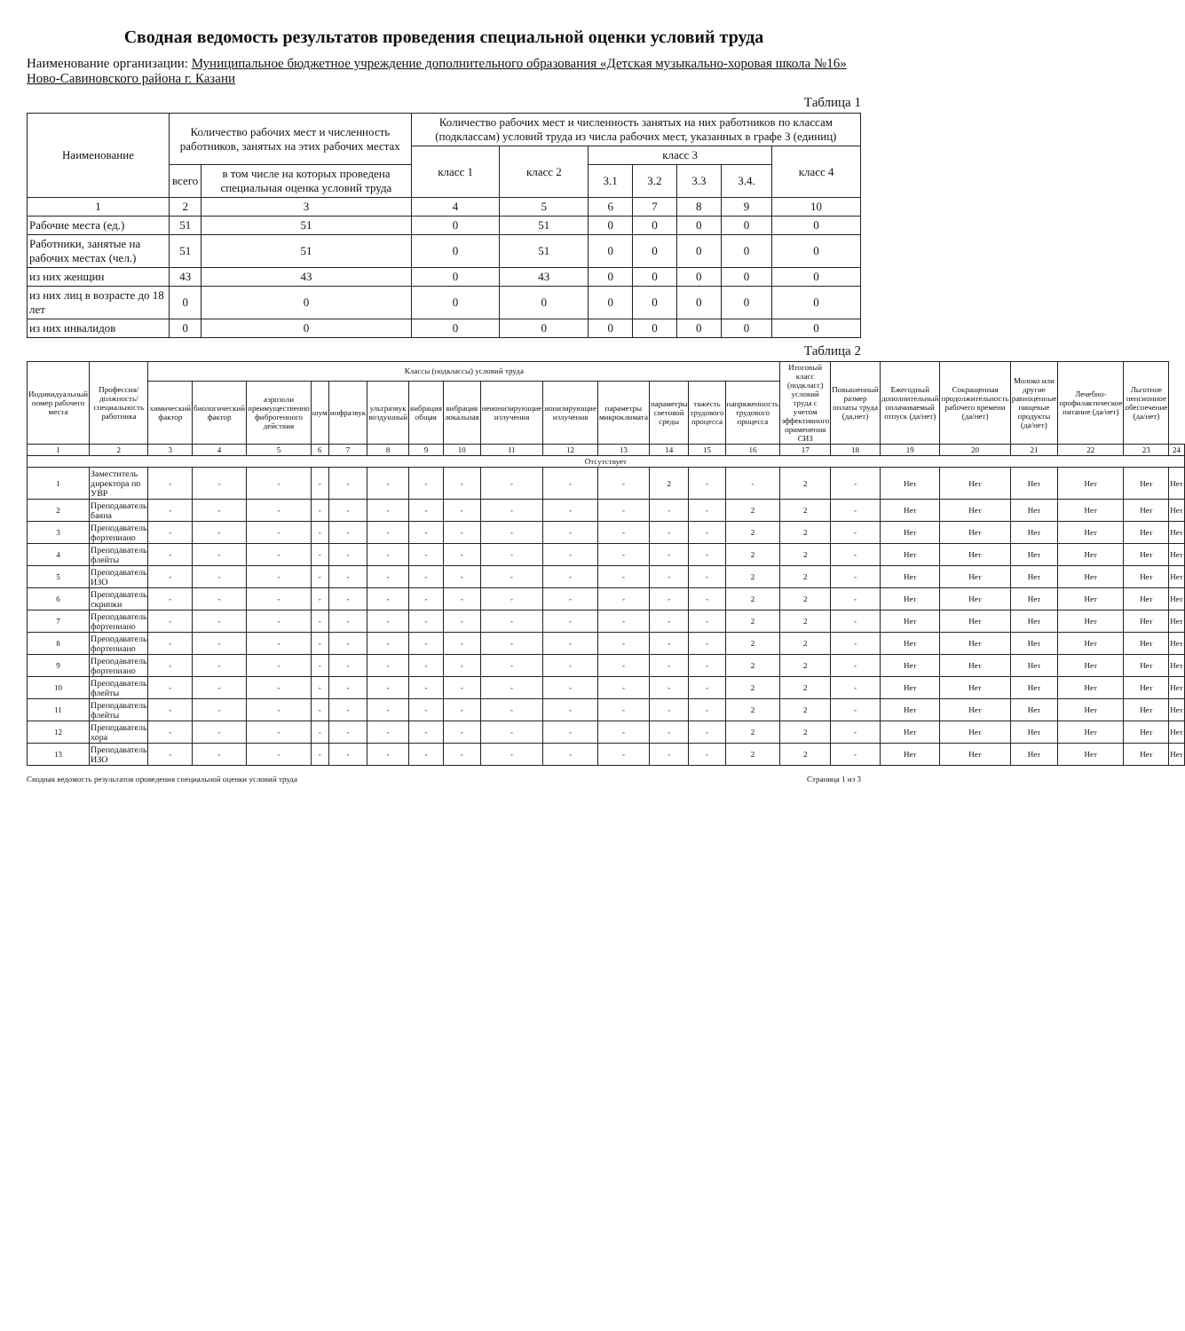Сводная ведомость результатов проведения специальной оценки условий труда
Наименование организации: Муниципальное бюджетное учреждение дополнительного образования «Детская музыкально-хоровая школа №16» Ново-Савиновского района г. Казани
Таблица 1
| Наименование | Количество рабочих мест и численность работников, занятых на этих рабочих местах | | Количество рабочих мест и численность занятых на них работников по классам (подклассам) условий труда из числа рабочих мест, указанных в графе 3 (единиц) | | | | | | |
| --- | --- | --- | --- | --- | --- | --- | --- | --- | --- |
| | | | класс 1 | класс 2 | класс 3 | | | | класс 4 |
| | всего | в том числе на которых проведена специальная оценка условий труда | | | 3.1 | 3.2 | 3.3 | 3.4. | |
| 1 | 2 | 3 | 4 | 5 | 6 | 7 | 8 | 9 | 10 |
| Рабочие места (ед.) | 51 | 51 | 0 | 51 | 0 | 0 | 0 | 0 | 0 |
| Работники, занятые на рабочих местах (чел.) | 51 | 51 | 0 | 51 | 0 | 0 | 0 | 0 | 0 |
| из них женщин | 43 | 43 | 0 | 43 | 0 | 0 | 0 | 0 | 0 |
| из них лиц в возрасте до 18 лет | 0 | 0 | 0 | 0 | 0 | 0 | 0 | 0 | 0 |
| из них инвалидов | 0 | 0 | 0 | 0 | 0 | 0 | 0 | 0 | 0 |
Таблица 2
| Индивидуальный номер рабочего места | Профессия/должность/специальность работника | Классы (подклассы) условий труда | | | | | | | | | | | | | | Итоговый класс (подкласс) условий труда с учетом эффективного применения СИЗ | Повышенный размер оплаты труда (да,нет) | Ежегодный дополнительный оплачиваемый отпуск (да/нет) | Сокращенная продолжительность рабочего времени (да/нет) | Молоко или другие равноценные пищевые продукты (да/нет) | Лечебно-профилактическое питание (да/нет) | Льготное пенсионное обеспечение (да/нет) | |
| --- | --- | --- | --- | --- | --- | --- | --- | --- | --- | --- | --- | --- | --- | --- | --- | --- | --- | --- | --- | --- | --- | --- | --- |
| | | химический фактор | биологический фактор | аэрозоли преимущественно фиброгенного действия | шум | инфразвук | ультразвук воздушный | вибрация общая | вибрация локальная | неионизирующие излучения | ионизирующие излучения | параметры микроклимата | параметры световой среды | тяжесть трудового процесса | напряженность трудового процесса | | | | | | | | |
| 1 | 2 | 3 | 4 | 5 | 6 | 7 | 8 | 9 | 10 | 11 | 12 | 13 | 14 | 15 | 16 | 17 | 18 | 19 | 20 | 21 | 22 | 23 | 24 |
| Отсутствует | | | | | | | | | | | | | | | | | | | | | | | |
| 1 | Заместитель директора по УВР | - | - | - | - | - | - | - | - | - | - | - | 2 | - | - | 2 | - | Нет | Нет | Нет | Нет | Нет | Нет |
| 2 | Преподаватель баяна | - | - | - | - | - | - | - | - | - | - | - | - | - | 2 | 2 | - | Нет | Нет | Нет | Нет | Нет | Нет |
| 3 | Преподаватель фортепиано | - | - | - | - | - | - | - | - | - | - | - | - | - | 2 | 2 | - | Нет | Нет | Нет | Нет | Нет | Нет |
| 4 | Преподаватель флейты | - | - | - | - | - | - | - | - | - | - | - | - | - | 2 | 2 | - | Нет | Нет | Нет | Нет | Нет | Нет |
| 5 | Преподаватель ИЗО | - | - | - | - | - | - | - | - | - | - | - | - | - | 2 | 2 | - | Нет | Нет | Нет | Нет | Нет | Нет |
| 6 | Преподаватель скрипки | - | - | - | - | - | - | - | - | - | - | - | - | - | 2 | 2 | - | Нет | Нет | Нет | Нет | Нет | Нет |
| 7 | Преподаватель фортепиано | - | - | - | - | - | - | - | - | - | - | - | - | - | 2 | 2 | - | Нет | Нет | Нет | Нет | Нет | Нет |
| 8 | Преподаватель фортепиано | - | - | - | - | - | - | - | - | - | - | - | - | - | 2 | 2 | - | Нет | Нет | Нет | Нет | Нет | Нет |
| 9 | Преподаватель фортепиано | - | - | - | - | - | - | - | - | - | - | - | - | - | 2 | 2 | - | Нет | Нет | Нет | Нет | Нет | Нет |
| 10 | Преподаватель флейты | - | - | - | - | - | - | - | - | - | - | - | - | - | 2 | 2 | - | Нет | Нет | Нет | Нет | Нет | Нет |
| 11 | Преподаватель флейты | - | - | - | - | - | - | - | - | - | - | - | - | - | 2 | 2 | - | Нет | Нет | Нет | Нет | Нет | Нет |
| 12 | Преподаватель хора | - | - | - | - | - | - | - | - | - | - | - | - | - | 2 | 2 | - | Нет | Нет | Нет | Нет | Нет | Нет |
| 13 | Преподаватель ИЗО | - | - | - | - | - | - | - | - | - | - | - | - | - | 2 | 2 | - | Нет | Нет | Нет | Нет | Нет | Нет |
Сводная ведомость результатов проведения специальной оценки условий труда Страница 1 из 3